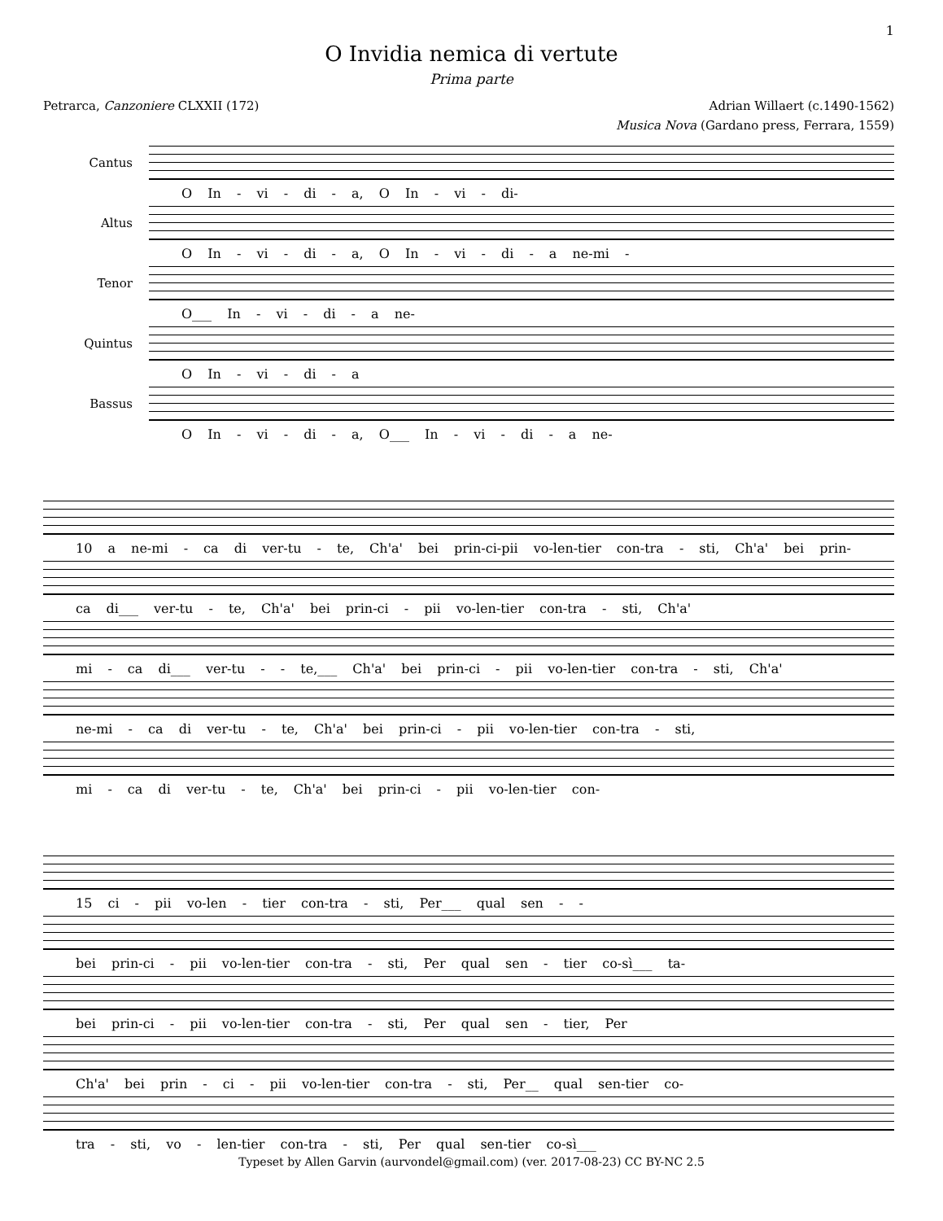1
O Invidia nemica di vertute
Prima parte
Petrarca, Canzoniere CLXXII (172) Adrian Willaert (c.1490-1562)
Musica Nova (Gardano press, Ferrara, 1559)
Cantus
O In - vi - di - a, O In - vi - di-
Altus
O In - vi - di - a, O In - vi - di - a ne-mi -
Tenor
O___ In - vi - di - a ne-
Quintus
O In - vi - di - a
Bassus
O In - vi - di - a, O___ In - vi - di - a ne-
10 a ne-mi - ca di ver-tu - te, Ch'a' bei prin-ci-pii vo-len-tier con-tra - sti, Ch'a' bei prin-
ca di___ ver-tu - te, Ch'a' bei prin-ci - pii vo-len-tier con-tra - sti, Ch'a'
mi - ca di___ ver-tu - - te,___ Ch'a' bei prin-ci - pii vo-len-tier con-tra - sti, Ch'a'
ne-mi - ca di ver-tu - te, Ch'a' bei prin-ci - pii vo-len-tier con-tra - sti,
mi - ca di ver-tu - te, Ch'a' bei prin-ci - pii vo-len-tier con-
15 ci - pii vo-len - tier con-tra - sti, Per___ qual sen - -
bei prin-ci - pii vo-len-tier con-tra - sti, Per qual sen - tier co-sì___ ta-
bei prin-ci - pii vo-len-tier con-tra - sti, Per qual sen - tier, Per
Ch'a' bei prin - ci - pii vo-len-tier con-tra - sti, Per__ qual sen-tier co-
tra - sti, vo - len-tier con-tra - sti, Per qual sen-tier co-sì___
Typeset by Allen Garvin (aurvondel@gmail.com) (ver. 2017-08-23) CC BY-NC 2.5